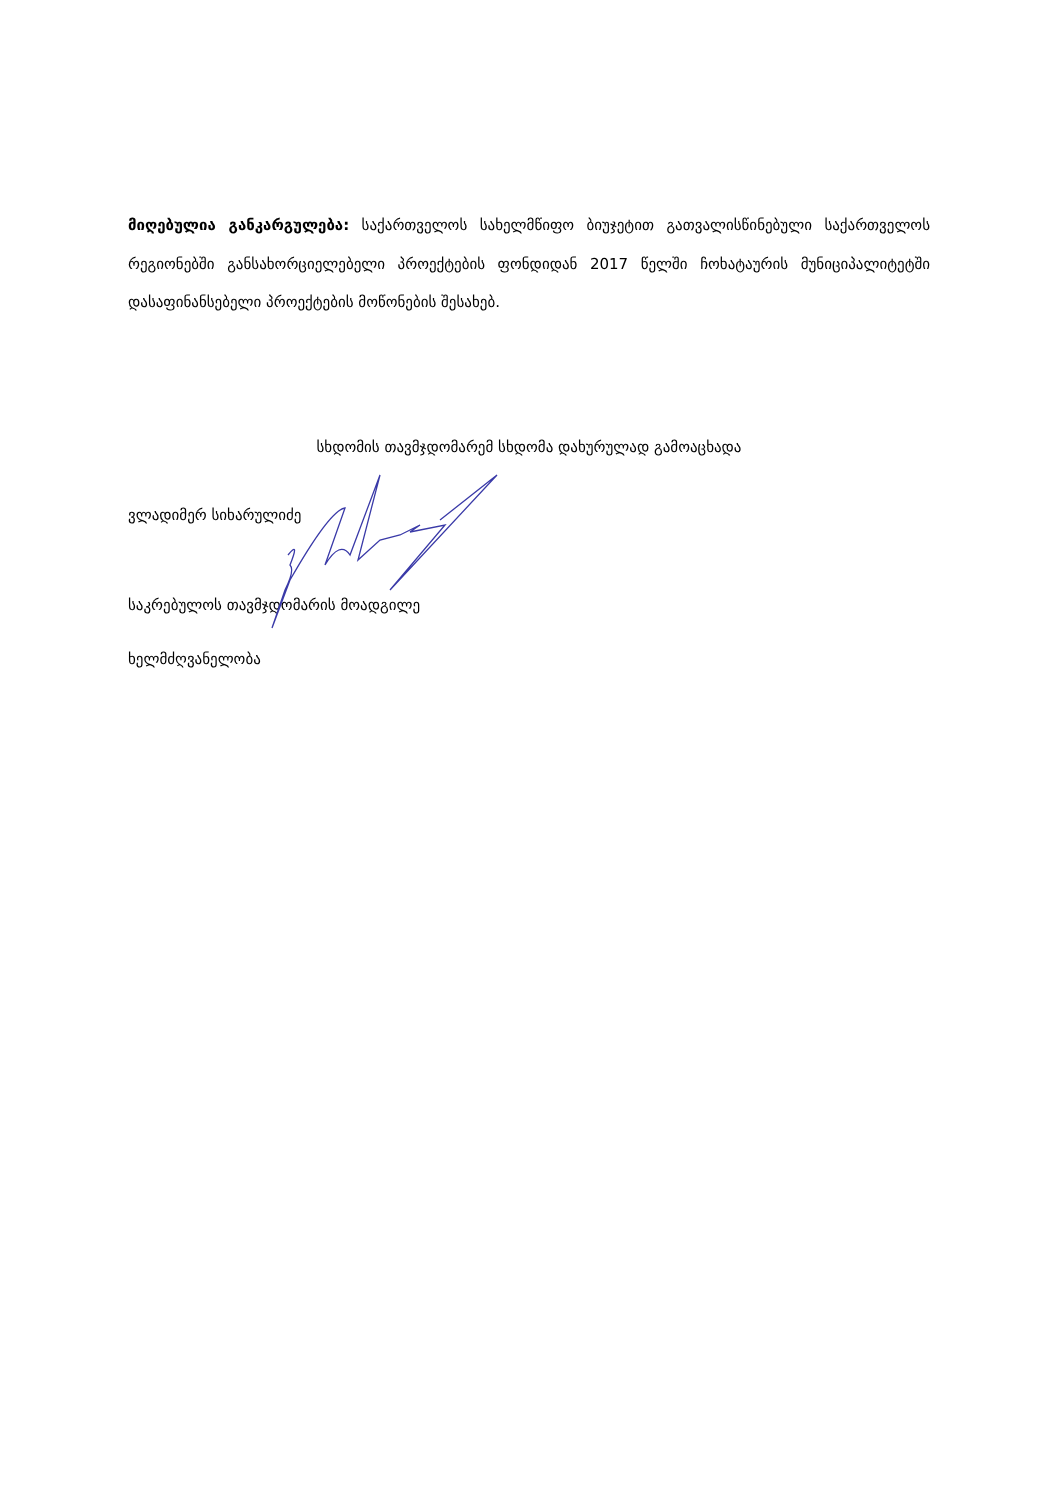მიღებულია განკარგულება: საქართველოს სახელმწიფო ბიუჯეტით გათვალისწინებული საქართველოს რეგიონებში განსახორციელებელი პროექტების ფონდიდან 2017 წელში ჩოხატაურის მუნიციპალიტეტში დასაფინანსებელი პროექტების მოწონების შესახებ.
სხდომის თავმჯდომარემ სხდომა დახურულად გამოაცხადა
ვლადიმერ სიხარულიძე
საკრებულოს თავმჯდომარის მოადგილე
ხელმძღვანელობა